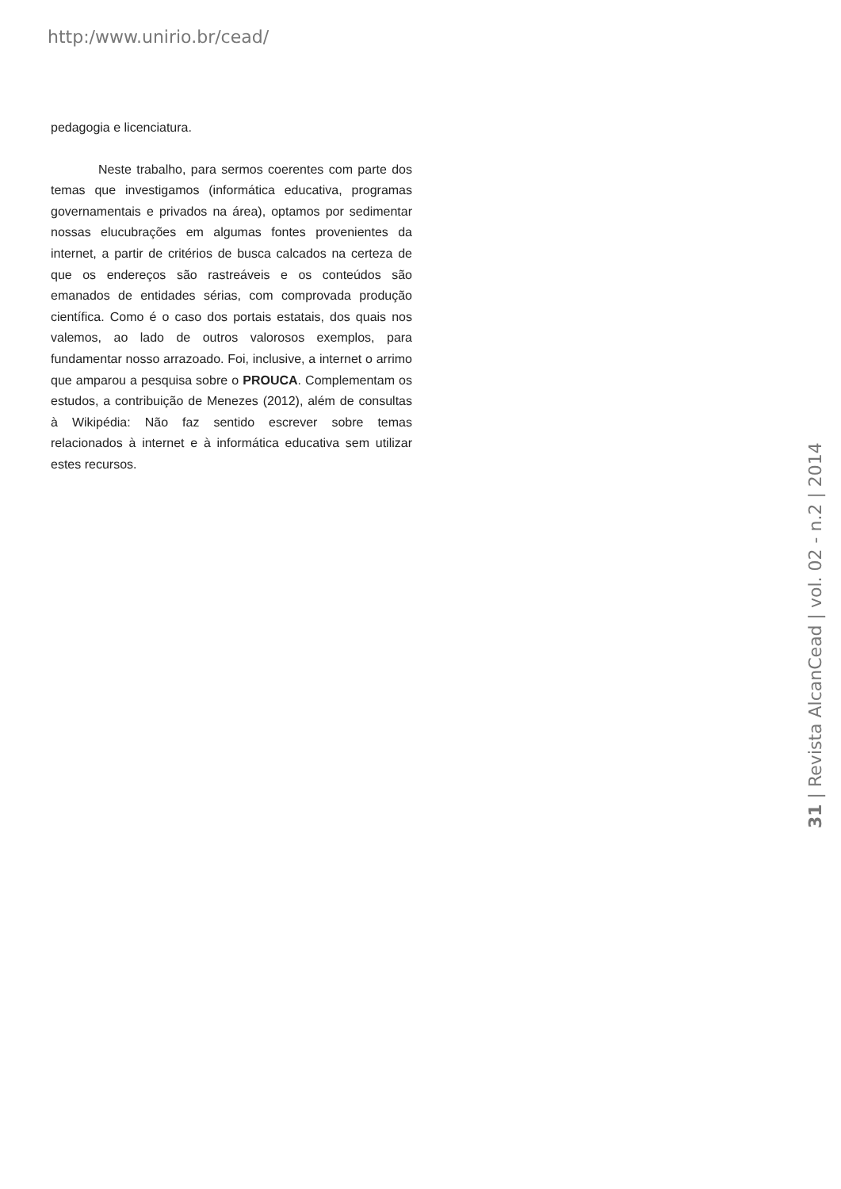http:/www.unirio.br/cead/
pedagogia e licenciatura.
Neste trabalho, para sermos coerentes com parte dos temas que investigamos (informática educativa, programas governamentais e privados na área), optamos por sedimentar nossas elucubrações em algumas fontes provenientes da internet, a partir de critérios de busca calcados na certeza de que os endereços são rastreáveis e os conteúdos são emanados de entidades sérias, com comprovada produção científica. Como é o caso dos portais estatais, dos quais nos valemos, ao lado de outros valorosos exemplos, para fundamentar nosso arrazoado. Foi, inclusive, a internet o arrimo que amparou a pesquisa sobre o PROUCA. Complementam os estudos, a contribuição de Menezes (2012), além de consultas à Wikipédia: Não faz sentido escrever sobre temas relacionados à internet e à informática educativa sem utilizar estes recursos.
31 | Revista AlcanCead | vol. 02 - n.2 | 2014